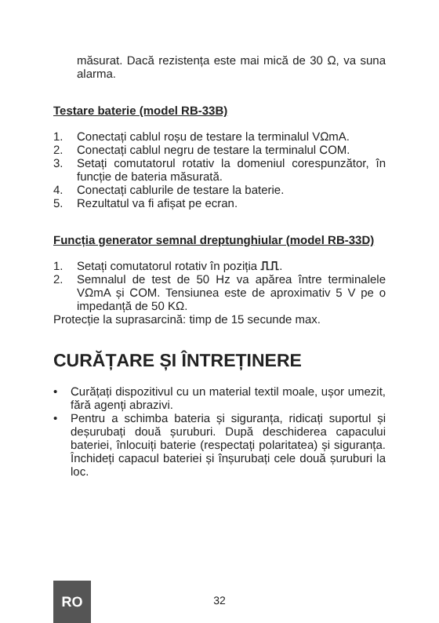măsurat. Dacă rezistența este mai mică de 30 Ω, va suna alarma.
Testare baterie (model RB-33B)
1. Conectați cablul roșu de testare la terminalul VΩmA.
2. Conectați cablul negru de testare la terminalul COM.
3. Setați comutatorul rotativ la domeniul corespunzător, în funcție de bateria măsurată.
4. Conectați cablurile de testare la baterie.
5. Rezultatul va fi afișat pe ecran.
Funcția generator semnal dreptunghiular (model RB-33D)
1. Setați comutatorul rotativ în poziția ⎍⎍.
2. Semnalul de test de 50 Hz va apărea între terminalele VΩmA și COM. Tensiunea este de aproximativ 5 V pe o impedanță de 50 KΩ.
Protecție la suprasarcină: timp de 15 secunde max.
CURĂȚARE ȘI ÎNTREȚINERE
• Curățați dispozitivul cu un material textil moale, ușor umezit, fără agenți abrazivi.
• Pentru a schimba bateria și siguranța, ridicați suportul și deșurubați două șuruburi. După deschiderea capacului bateriei, înlocuiți baterie (respectați polaritatea) și siguranța. Închideți capacul bateriei și înșurubați cele două șuruburi la loc.
32
RO